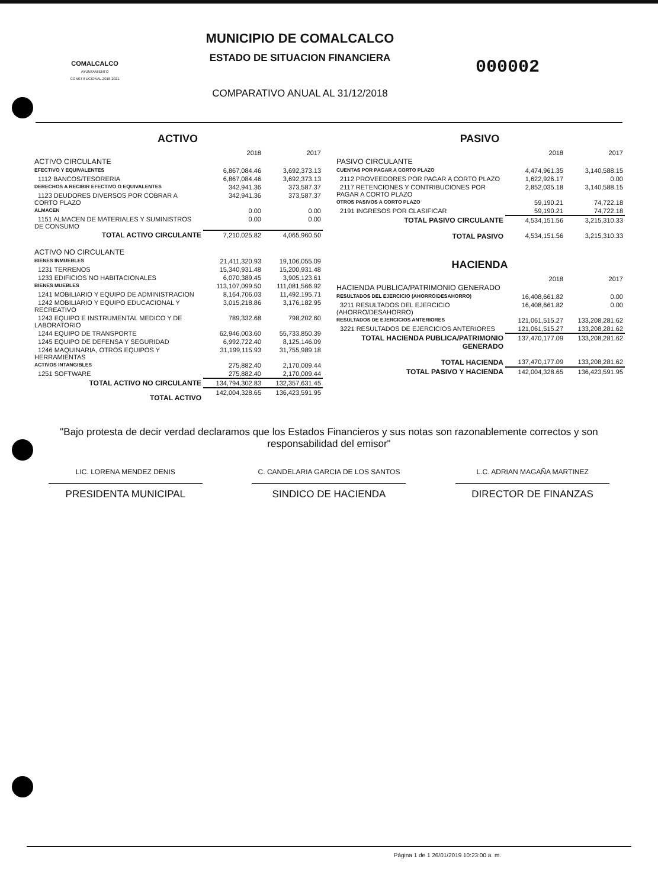COMALCALCO
AYUNTAMIENTO CONSTITUCIONAL 2018-2021
MUNICIPIO DE COMALCALCO
ESTADO DE SITUACION FINANCIERA
COMPARATIVO ANUAL AL 31/12/2018
000002
ACTIVO
| | 2018 | 2017 |
| ACTIVO CIRCULANTE | | |
| EFECTIVO Y EQUIVALENTES | 6,867,084.46 | 3,692,373.13 |
| 1112 BANCOS/TESORERIA | 6,867,084.46 | 3,692,373.13 |
| DERECHOS A RECIBIR EFECTIVO O EQUIVALENTES | 342,941.36 | 373,587.37 |
| 1123 DEUDORES DIVERSOS POR COBRAR A CORTO PLAZO | 342,941.36 | 373,587.37 |
| ALMACEN | 0.00 | 0.00 |
| 1151 ALMACEN DE MATERIALES Y SUMINISTROS DE CONSUMO | 0.00 | 0.00 |
| TOTAL ACTIVO CIRCULANTE | 7,210,025.82 | 4,065,960.50 |
| ACTIVO NO CIRCULANTE | | |
| BIENES INMUEBLES | 21,411,320.93 | 19,106,055.09 |
| 1231 TERRENOS | 15,340,931.48 | 15,200,931.48 |
| 1233 EDIFICIOS NO HABITACIONALES | 6,070,389.45 | 3,905,123.61 |
| BIENES MUEBLES | 113,107,099.50 | 111,081,566.92 |
| 1241 MOBILIARIO Y EQUIPO DE ADMINISTRACION | 8,164,706.03 | 11,492,195.71 |
| 1242 MOBILIARIO Y EQUIPO EDUCACIONAL Y RECREATIVO | 3,015,218.86 | 3,176,182.95 |
| 1243 EQUIPO E INSTRUMENTAL MEDICO Y DE LABORATORIO | 789,332.68 | 798,202.60 |
| 1244 EQUIPO DE TRANSPORTE | 62,946,003.60 | 55,733,850.39 |
| 1245 EQUIPO DE DEFENSA Y SEGURIDAD | 6,992,722.40 | 8,125,146.09 |
| 1246 MAQUINARIA, OTROS EQUIPOS Y HERRAMIENTAS | 31,199,115.93 | 31,755,989.18 |
| ACTIVOS INTANGIBLES | 275,882.40 | 2,170,009.44 |
| 1251 SOFTWARE | 275,882.40 | 2,170,009.44 |
| TOTAL ACTIVO NO CIRCULANTE | 134,794,302.83 | 132,357,631.45 |
| TOTAL ACTIVO | 142,004,328.65 | 136,423,591.95 |
PASIVO
| | 2018 | 2017 |
| PASIVO CIRCULANTE | | |
| CUENTAS POR PAGAR A CORTO PLAZO | 4,474,961.35 | 3,140,588.15 |
| 2112 PROVEEDORES POR PAGAR A CORTO PLAZO | 1,622,926.17 | 0.00 |
| 2117 RETENCIONES Y CONTRIBUCIONES POR PAGAR A CORTO PLAZO | 2,852,035.18 | 3,140,588.15 |
| OTROS PASIVOS A CORTO PLAZO | 59,190.21 | 74,722.18 |
| 2191 INGRESOS POR CLASIFICAR | 59,190.21 | 74,722.18 |
| TOTAL PASIVO CIRCULANTE | 4,534,151.56 | 3,215,310.33 |
| TOTAL PASIVO | 4,534,151.56 | 3,215,310.33 |
HACIENDA
| | 2018 | 2017 |
| HACIENDA PUBLICA/PATRIMONIO GENERADO | | |
| RESULTADOS DEL EJERCICIO (AHORRO/DESAHORRO) | 16,408,661.82 | 0.00 |
| 3211 RESULTADOS DEL EJERCICIO (AHORRO/DESAHORRO) | 16,408,661.82 | 0.00 |
| RESULTADOS DE EJERCICIOS ANTERIORES | 121,061,515.27 | 133,208,281.62 |
| 3221 RESULTADOS DE EJERCICIOS ANTERIORES | 121,061,515.27 | 133,208,281.62 |
| TOTAL HACIENDA PUBLICA/PATRIMONIO GENERADO | 137,470,177.09 | 133,208,281.62 |
| TOTAL HACIENDA | 137,470,177.09 | 133,208,281.62 |
| TOTAL PASIVO Y HACIENDA | 142,004,328.65 | 136,423,591.95 |
"Bajo protesta de decir verdad declaramos que los Estados Financieros y sus notas son razonablemente correctos y son responsabilidad del emisor"
LIC. LORENA MENDEZ DENIS
PRESIDENTA MUNICIPAL
C. CANDELARIA GARCIA DE LOS SANTOS
SINDICO DE HACIENDA
L.C. ADRIAN MAGAÑA MARTINEZ
DIRECTOR DE FINANZAS
Página 1 de 1 26/01/2019 10:23:00 a. m.